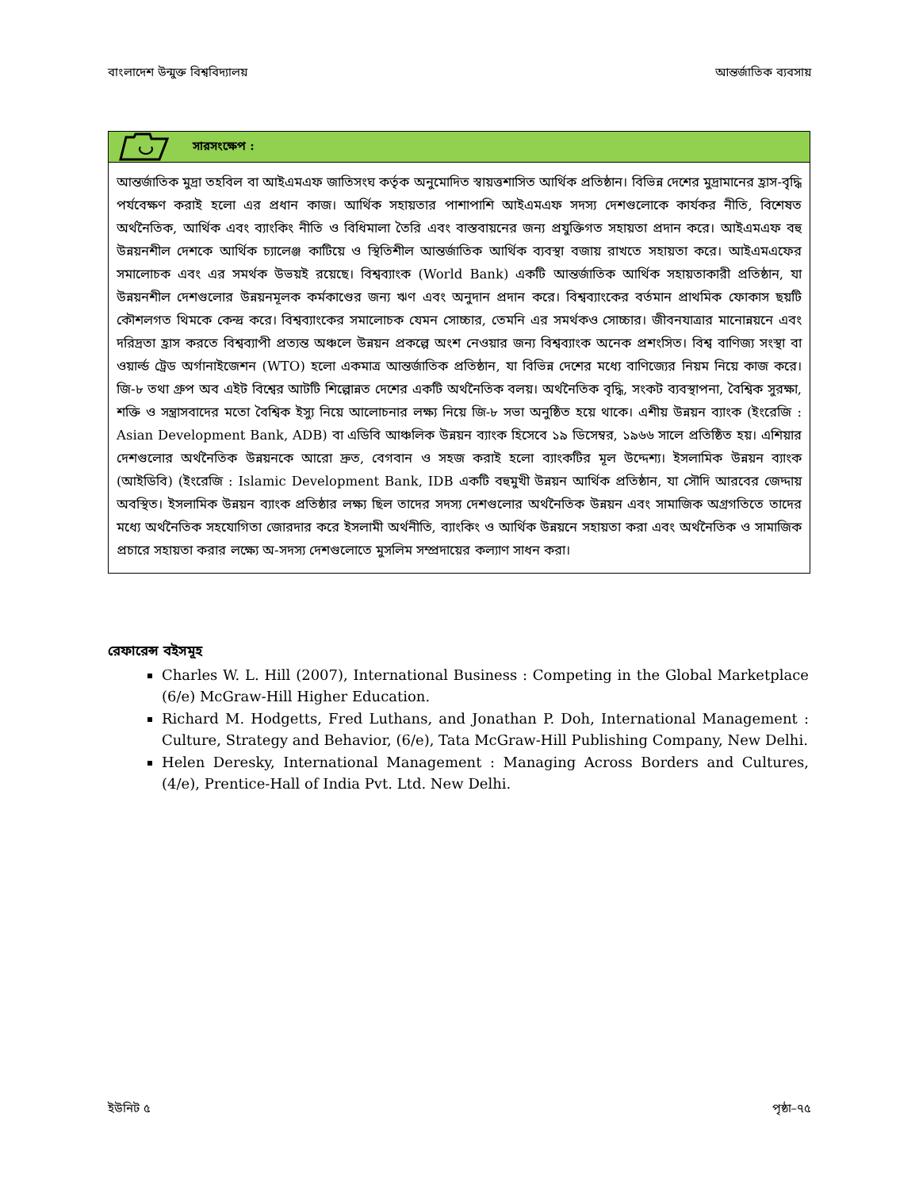বাংলাদেশ উন্মুক্ত বিশ্ববিদ্যালয় আন্তর্জাতিক ব্যবসায়
সারসংক্ষেপ :
আন্তর্জাতিক মুদ্রা তহবিল বা আইএমএফ জাতিসংঘ কর্তৃক অনুমোদিত স্বায়ত্তশাসিত আর্থিক প্রতিষ্ঠান। বিভিন্ন দেশের মুদ্রামানের হ্রাস-বৃদ্ধি পর্যবেক্ষণ করাই হলো এর প্রধান কাজ। আর্থিক সহায়তার পাশাপাশি আইএমএফ সদস্য দেশগুলোকে কার্যকর নীতি, বিশেষত অর্থনৈতিক, আর্থিক এবং ব্যাংকিং নীতি ও বিধিমালা তৈরি এবং বাস্তবায়নের জন্য প্রযুক্তিগত সহায়তা প্রদান করে। আইএমএফ বহু উন্নয়নশীল দেশকে আর্থিক চ্যালেঞ্জ কাটিয়ে ও স্থিতিশীল আন্তর্জাতিক আর্থিক ব্যবস্থা বজায় রাখতে সহায়তা করে। আইএমএফের সমালোচক এবং এর সমর্থক উভয়ই রয়েছে। বিশ্বব্যাংক (World Bank) একটি আন্তর্জাতিক আর্থিক সহায়তাকারী প্রতিষ্ঠান, যা উন্নয়নশীল দেশগুলোর উন্নয়নমূলক কর্মকাণ্ডের জন্য ঋণ এবং অনুদান প্রদান করে। বিশ্বব্যাংকের বর্তমান প্রাথমিক ফোকাস ছয়টি কৌশলগত থিমকে কেন্দ্র করে। বিশ্বব্যাংকের সমালোচক যেমন সোচ্চার, তেমনি এর সমর্থকও সোচ্চার। জীবনযাত্রার মানোন্নয়নে এবং দরিদ্রতা হ্রাস করতে বিশ্বব্যাপী প্রত্যন্ত অঞ্চলে উন্নয়ন প্রকল্পে অংশ নেওয়ার জন্য বিশ্বব্যাংক অনেক প্রশংসিত। বিশ্ব বাণিজ্য সংস্থা বা ওয়ার্ল্ড ট্রেড অর্গানাইজেশন (WTO) হলো একমাত্র আন্তর্জাতিক প্রতিষ্ঠান, যা বিভিন্ন দেশের মধ্যে বাণিজ্যের নিয়ম নিয়ে কাজ করে। জি-৮ তথা গ্রুপ অব এইট বিশ্বের আটটি শিল্পোন্নত দেশের একটি অর্থনৈতিক বলয়। অর্থনৈতিক বৃদ্ধি, সংকট ব্যবস্থাপনা, বৈশ্বিক সুরক্ষা, শক্তি ও সন্ত্রাসবাদের মতো বৈশ্বিক ইস্যু নিয়ে আলোচনার লক্ষ্য নিয়ে জি-৮ সভা অনুষ্ঠিত হয়ে থাকে। এশীয় উন্নয়ন ব্যাংক (ইংরেজি : Asian Development Bank, ADB) বা এডিবি আঞ্চলিক উন্নয়ন ব্যাংক হিসেবে ১৯ ডিসেম্বর, ১৯৬৬ সালে প্রতিষ্ঠিত হয়। এশিয়ার দেশগুলোর অর্থনৈতিক উন্নয়নকে আরো দ্রুত, বেগবান ও সহজ করাই হলো ব্যাংকটির মূল উদ্দেশ্য। ইসলামিক উন্নয়ন ব্যাংক (আইডিবি) (ইংরেজি : Islamic Development Bank, IDB একটি বহুমুখী উন্নয়ন আর্থিক প্রতিষ্ঠান, যা সৌদি আরবের জেদ্দায় অবস্থিত। ইসলামিক উন্নয়ন ব্যাংক প্রতিষ্ঠার লক্ষ্য ছিল তাদের সদস্য দেশগুলোর অর্থনৈতিক উন্নয়ন এবং সামাজিক অগ্রগতিতে তাদের মধ্যে অর্থনৈতিক সহযোগিতা জোরদার করে ইসলামী অর্থনীতি, ব্যাংকিং ও আর্থিক উন্নয়নে সহায়তা করা এবং অর্থনৈতিক ও সামাজিক প্রচারে সহায়তা করার লক্ষ্যে অ-সদস্য দেশগুলোতে মুসলিম সম্প্রদায়ের কল্যাণ সাধন করা।
রেফারেন্স বইসমূহ
Charles W. L. Hill (2007), International Business : Competing in the Global Marketplace (6/e) McGraw-Hill Higher Education.
Richard M. Hodgetts, Fred Luthans, and Jonathan P. Doh, International Management : Culture, Strategy and Behavior, (6/e), Tata McGraw-Hill Publishing Company, New Delhi.
Helen Deresky, International Management : Managing Across Borders and Cultures, (4/e), Prentice-Hall of India Pvt. Ltd. New Delhi.
ইউনিট ৫ পৃষ্ঠা–৭৫